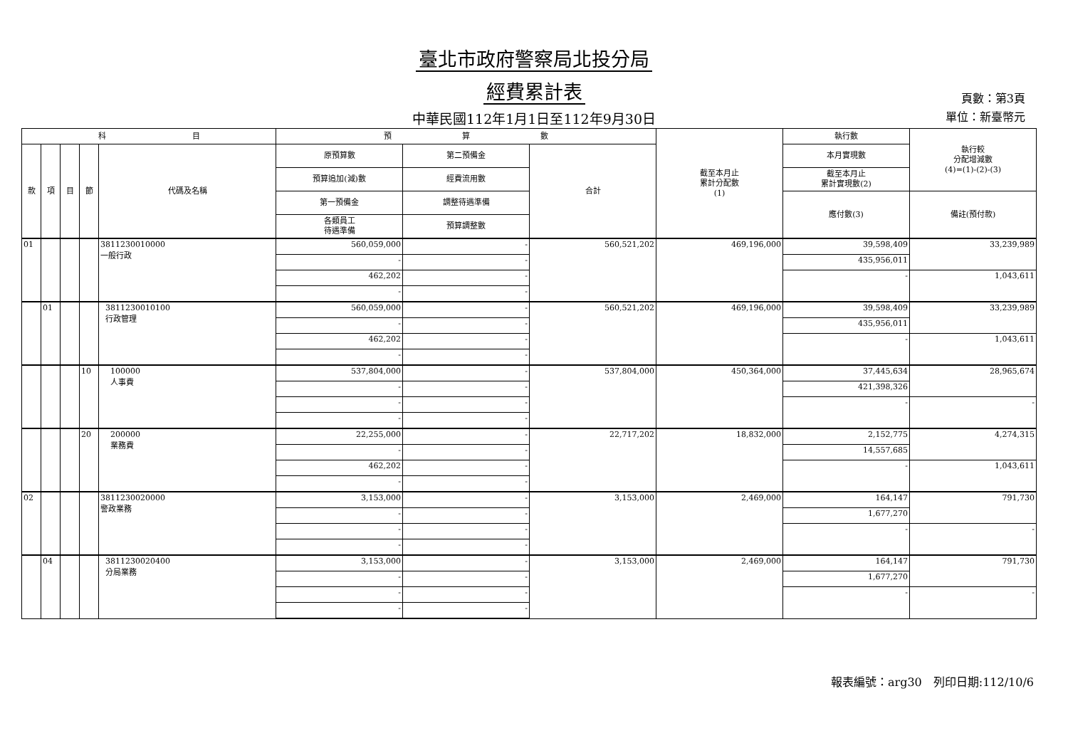臺北市政府警察局北投分局
經費累計表
中華民國112年1月1日至112年9月30日
頁數：第3頁
單位：新臺幣元
| 科 目 | | | | | 預 算 數 | | | 截至本月止 累計分配數 (1) | 執行數 | 執行較 分配增減數 (4)=(1)-(2)-(3) |
| --- | --- | --- | --- | --- | --- | --- | --- | --- | --- | --- |
| 款 | 項 | 目 | 節 | 代碼及名稱 | 原預算數 | 第二預備金 | 合計 | | 本月實現數 | |
| | | | | | 預算追加(減)數 | 經費流用數 | | | 截至本月止 累計實現數(2) | |
| | | | | | 第一預備金 | 調整待遇準備 | | | 應付數(3) | 備註(預付款) |
| | | | | | 各類員工 待遇準備 | 預算調整數 | | | | |
| 01 | | | | 3811230010000 一般行政 | 560,059,000 | - | 560,521,202 | 469,196,000 | 39,598,409 | 33,239,989 |
| | | | | | - | - | | | 435,956,011 | |
| | | | | | 462,202 | - | | | - | 1,043,611 |
| | | | | | - | - | | | | |
| | 01 | | | 3811230010100 行政管理 | 560,059,000 | - | 560,521,202 | 469,196,000 | 39,598,409 | 33,239,989 |
| | | | | | - | - | | | 435,956,011 | |
| | | | | | 462,202 | - | | | - | 1,043,611 |
| | | | | | - | - | | | | |
| | | | 10 | 100000 人事費 | 537,804,000 | - | 537,804,000 | 450,364,000 | 37,445,634 | 28,965,674 |
| | | | | | - | - | | | 421,398,326 | |
| | | | | | - | - | | | - | - |
| | | | | | - | - | | | | |
| | | | 20 | 200000 業務費 | 22,255,000 | - | 22,717,202 | 18,832,000 | 2,152,775 | 4,274,315 |
| | | | | | - | - | | | 14,557,685 | |
| | | | | | 462,202 | - | | | - | 1,043,611 |
| | | | | | - | - | | | | |
| 02 | | | | 3811230020000 警政業務 | 3,153,000 | - | 3,153,000 | 2,469,000 | 164,147 | 791,730 |
| | | | | | - | - | | | 1,677,270 | |
| | | | | | - | - | | | - | - |
| | | | | | - | - | | | | |
| | 04 | | | 3811230020400 分局業務 | 3,153,000 | - | 3,153,000 | 2,469,000 | 164,147 | 791,730 |
| | | | | | - | - | | | 1,677,270 | |
| | | | | | - | - | | | - | - |
| | | | | | - | - | | | | |
報表編號：arg30　列印日期:112/10/6